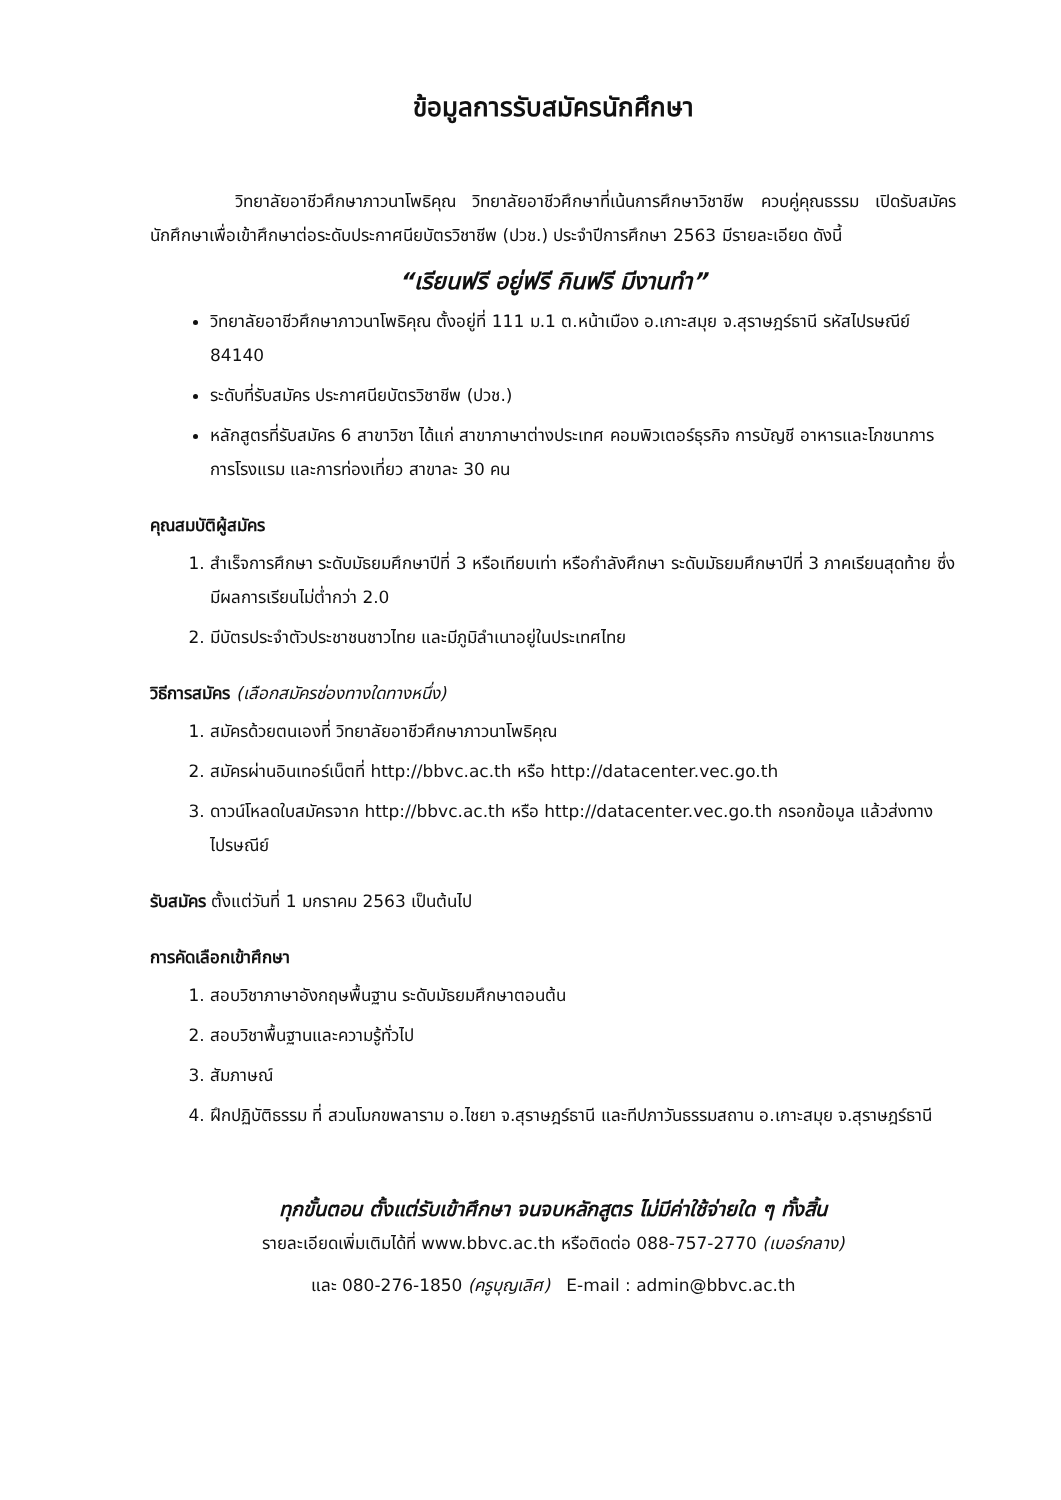ข้อมูลการรับสมัครนักศึกษา
วิทยาลัยอาชีวศึกษาภาวนาโพธิคุณ วิทยาลัยอาชีวศึกษาที่เน้นการศึกษาวิชาชีพ ควบคู่คุณธรรม เปิดรับสมัครนักศึกษาเพื่อเข้าศึกษาต่อระดับประกาศนียบัตรวิชาชีพ (ปวช.) ประจำปีการศึกษา 2563 มีรายละเอียด ดังนี้
“เรียนฟรี อยู่ฟรี กินฟรี มีงานทำ”
วิทยาลัยอาชีวศึกษาภาวนาโพธิคุณ ตั้งอยู่ที่ 111 ม.1 ต.หน้าเมือง อ.เกาะสมุย จ.สุราษฎร์ธานี รหัสไปรษณีย์ 84140
ระดับที่รับสมัคร ประกาศนียบัตรวิชาชีพ (ปวช.)
หลักสูตรที่รับสมัคร 6 สาขาวิชา ได้แก่ สาขาภาษาต่างประเทศ คอมพิวเตอร์ธุรกิจ การบัญชี อาหารและโภชนาการ การโรงแรม และการท่องเที่ยว สาขาละ 30 คน
คุณสมบัติผู้สมัคร
1. สำเร็จการศึกษา ระดับมัธยมศึกษาปีที่ 3 หรือเทียบเท่า หรือกำลังศึกษา ระดับมัธยมศึกษาปีที่ 3 ภาคเรียนสุดท้าย ซึ่งมีผลการเรียนไม่ต่ำกว่า 2.0
2. มีบัตรประจำตัวประชาชนชาวไทย และมีภูมิลำเนาอยู่ในประเทศไทย
วิธีการสมัคร (เลือกสมัครช่องทางใดทางหนึ่ง)
1. สมัครด้วยตนเองที่ วิทยาลัยอาชีวศึกษาภาวนาโพธิคุณ
2. สมัครผ่านอินเทอร์เน็ตที่ http://bbvc.ac.th หรือ http://datacenter.vec.go.th
3. ดาวน์โหลดใบสมัครจาก http://bbvc.ac.th หรือ http://datacenter.vec.go.th กรอกข้อมูล แล้วส่งทางไปรษณีย์
รับสมัคร ตั้งแต่วันที่ 1 มกราคม 2563 เป็นต้นไป
การคัดเลือกเข้าศึกษา
1. สอบวิชาภาษาอังกฤษพื้นฐาน ระดับมัธยมศึกษาตอนต้น
2. สอบวิชาพื้นฐานและความรู้ทั่วไป
3. สัมภาษณ์
4. ฝึกปฏิบัติธรรม ที่ สวนโมกขพลาราม อ.ไชยา จ.สุราษฎร์ธานี และทีปภาวันธรรมสถาน อ.เกาะสมุย จ.สุราษฎร์ธานี
ทุกขั้นตอน ตั้งแต่รับเข้าศึกษา จนจบหลักสูตร ไม่มีค่าใช้จ่ายใด ๆ ทั้งสิ้น
รายละเอียดเพิ่มเติมได้ที่ www.bbvc.ac.th หรือติดต่อ 088-757-2770 (เบอร์กลาง)
และ 080-276-1850 (ครูบุญเลิศ) E-mail : admin@bbvc.ac.th